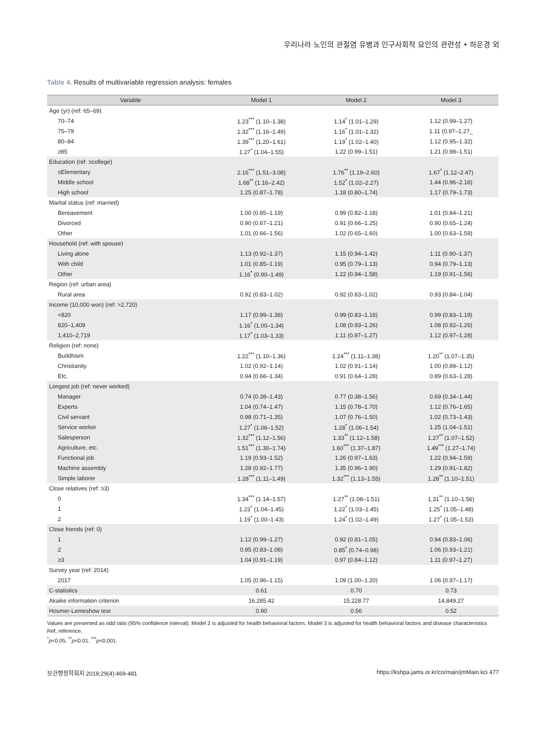우리나라 노인의 관절염 유병과 인구사회적 요인의 관련성 • 하운경 외
Table 4. Results of multivariable regression analysis: females
| Variable | Model 1 | Model 2 | Model 3 |
| --- | --- | --- | --- |
| Age (yr) (ref: 65–69) | | | |
| 70–74 | 1.23<sup>***</sup> (1.10–1.38) | 1.14<sup>*</sup> (1.01–1.29) | 1.12 (0.99–1.27) |
| 75–79 | 1.32<sup>***</sup> (1.16–1.49) | 1.16<sup>*</sup> (1.01–1.32) | 1.11 (0.97–1.27_ |
| 80–84 | 1.39<sup>***</sup> (1.20–1.61) | 1.19<sup>*</sup> (1.02–1.40) | 1.12 (0.95–1.32) |
| ≥85 | 1.27<sup>*</sup> (1.04–1.55) | 1.22 (0.99–1.51) | 1.21 (0.98–1.51) |
| Education (ref: ≥college) | | | |
| ≤Elementary | 2.16<sup>***</sup> (1.51–3.08) | 1.76<sup>**</sup> (1.19–2.60) | 1.67<sup>*</sup> (1.12–2.47) |
| Middle school | 1.68<sup>**</sup> (1.16–2.42) | 1.52<sup>*</sup> (1.02–2.27) | 1.44 (0.96–2.16) |
| High school | 1.25 (0.87–1.78) | 1.18 (0.80–1.74) | 1.17 (0.79–1.73) |
| Marital status (ref: married) | | | |
| Bereavement | 1.00 (0.85–1.19) | 0.99 (0.82–1.18) | 1.01 (0.84–1.21) |
| Divorced | 0.90 (0.67–1.21) | 0.91 (0.66–1.25) | 0.90 (0.65–1.24) |
| Other | 1.01 (0.66–1.56) | 1.02 (0.65–1.60) | 1.00 (0.63–1.59) |
| Household (ref: with spouse) | | | |
| Living alone | 1.13 (0.92–1.37) | 1.15 (0.94–1.42) | 1.11 (0.90–1.37) |
| With child | 1.01 (0.85–1.19) | 0.95 (0.79–1.13) | 0.94 (0.79–1.13) |
| Other | 1.16<sup>*</sup> (0.90–1.49) | 1.22 (0.94–1.58) | 1.19 (0.91–1.56) |
| Region (ref: urban area) | | | |
| Rural area | 0.92 (0.83–1.02) | 0.92 (0.83–1.02) | 0.93 (0.84–1.04) |
| Income (10,000 won) (ref: >2,720) | | | |
| <820 | 1.17 (0.99–1.38) | 0.99 (0.83–1.18) | 0.99 (0.83–1.19) |
| 820–1,409 | 1.16<sup>*</sup> (1.00–1.34) | 1.08 (0.93–1.26) | 1.08 (0.92–1.26) |
| 1,410–2,719 | 1.17<sup>*</sup> (1.03–1.33) | 1.11 (0.97–1.27) | 1.12 (0.97–1.28) |
| Religion (ref: none) | | | |
| Buddhism | 1.22<sup>***</sup> (1.10–1.36) | 1.24<sup>***</sup> (1.11–1.38) | 1.20<sup>**</sup> (1.07–1.35) |
| Christianity | 1.02 (0.92–1.14) | 1.02 (0.91–1.14) | 1.00 (0.89–1.12) |
| Etc. | 0.94 (0.66–1.34) | 0.91 (0.64–1.28) | 0.89 (0.63–1.28) |
| Longest job (ref: never worked) | | | |
| Manager | 0.74 (0.38–1.43) | 0.77 (0.38–1.56) | 0.69 (0.34–1.44) |
| Experts | 1.04 (0.74–1.47) | 1.15 (0.78–1.70) | 1.12 (0.76–1.65) |
| Civil servant | 0.98 (0.71–1.35) | 1.07 (0.76–1.50) | 1.02 (0.73–1.43) |
| Service worker | 1.27<sup>*</sup> (1.06–1.52) | 1.28<sup>*</sup> (1.06–1.54) | 1.25 (1.04–1.51) |
| Salesperson | 1.32<sup>***</sup> (1.12–1.56) | 1.33<sup>**</sup> (1.12–1.58) | 1.27<sup>**</sup> (1.07–1.52) |
| Agriculture, etc. | 1.51<sup>***</sup> (1.30–1.74) | 1.60<sup>***</sup> (1.37–1.87) | 1.49<sup>***</sup> (1.27–1.74) |
| Functional job | 1.19 (0.93–1.52) | 1.26 (0.97–1.63) | 1.22 (0.94–1.59) |
| Machine assembly | 1.28 (0.92–1.77) | 1.35 (0.96–1.90) | 1.29 (0.91–1.82) |
| Simple laborer | 1.28<sup>***</sup> (1.11–1.49) | 1.32<sup>***</sup> (1.13–1.55) | 1.28<sup>**</sup> (1.10–1.51) |
| Close relatives (ref: ≥3) | | | |
| 0 | 1.34<sup>***</sup> (1.14–1.57) | 1.27<sup>**</sup> (1.08–1.51) | 1.31<sup>**</sup> (1.10–1.56) |
| 1 | 1.23<sup>*</sup> (1.04–1.45) | 1.22<sup>*</sup> (1.03–1.45) | 1.25<sup>*</sup> (1.05–1.48) |
| 2 | 1.19<sup>*</sup> (1.00–1.43) | 1.24<sup>*</sup> (1.02–1.49) | 1.27<sup>*</sup> (1.05–1.53) |
| Close friends (ref: 0) | | | |
| 1 | 1.12 (0.99–1.27) | 0.92 (0.81–1.05) | 0.94 (0.83–1.06) |
| 2 | 0.95 (0.83–1.08) | 0.85<sup>*</sup> (0.74–0.98) | 1.06 (0.93–1.21) |
| ≥3 | 1.04 (0.91–1.19) | 0.97 (0.84–1.12) | 1.11 (0.97–1.27) |
| Survey year (ref: 2014) | | | |
| 2017 | 1.05 (0.96–1.15) | 1.09 (1.00–1.20) | 1.06 (0.97–1.17) |
| C-statistics | 0.61 | 0.70 | 0.73 |
| Akaike information criterion | 16,285.42 | 15,228.77 | 14,849.27 |
| Hosmer-Lemeshow test | 0.90 | 0.56 | 0.52 |
Values are presented as odd ratio (95% confidence interval). Model 2 is adjusted for health behavioral factors. Model 3 is adjusted for health behavioral factors and disease characteristics
Ref, reference.
<sup>*</sup> p<0.05. <sup>**</sup>p<0.01. <sup>***</sup>p<0.001.
보건행정학회지 2019;29(4):469-481 https://kshpa.jams.or.kr/co/main/jmMain.kci 477